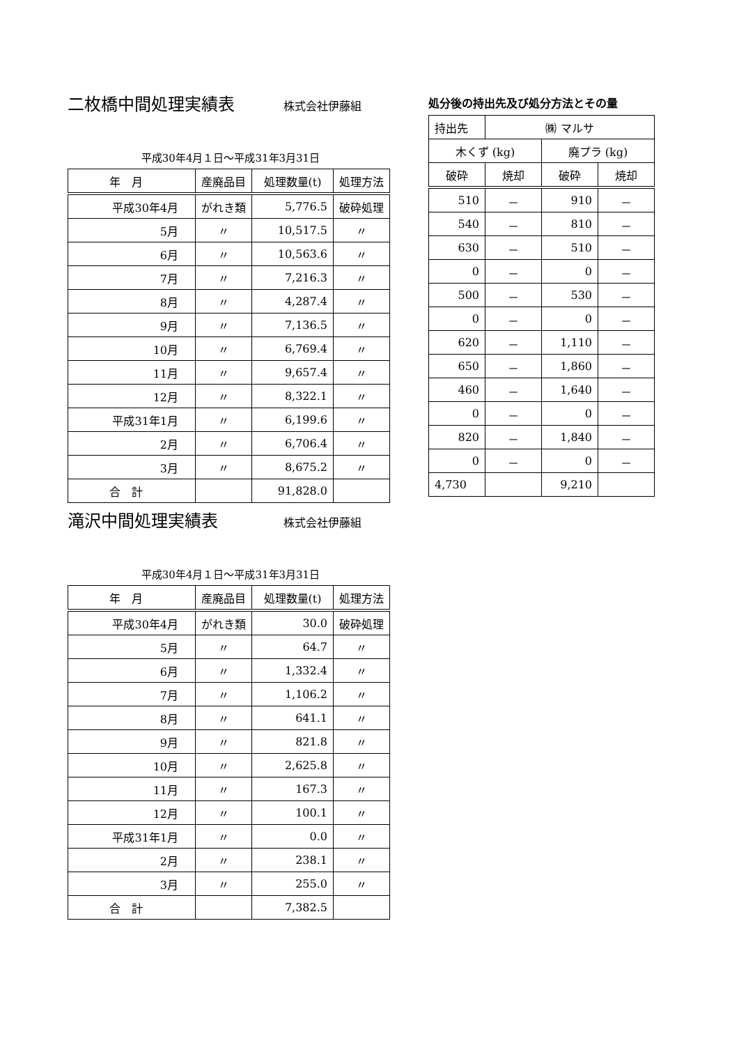二枚橋中間処理実績表
株式会社伊藤組
平成30年4月１日～平成31年3月31日
| 年 月 | 産廃品目 | 処理数量(t) | 処理方法 |
| 平成30年4月 | がれき類 | 5,776.5 | 破砕処理 |
| 5月 | 〃 | 10,517.5 | 〃 |
| 6月 | 〃 | 10,563.6 | 〃 |
| 7月 | 〃 | 7,216.3 | 〃 |
| 8月 | 〃 | 4,287.4 | 〃 |
| 9月 | 〃 | 7,136.5 | 〃 |
| 10月 | 〃 | 6,769.4 | 〃 |
| 11月 | 〃 | 9,657.4 | 〃 |
| 12月 | 〃 | 8,322.1 | 〃 |
| 平成31年1月 | 〃 | 6,199.6 | 〃 |
| 2月 | 〃 | 6,706.4 | 〃 |
| 3月 | 〃 | 8,675.2 | 〃 |
| 合 計 | | 91,828.0 | |
滝沢中間処理実績表
株式会社伊藤組
平成30年4月１日～平成31年3月31日
| 年 月 | 産廃品目 | 処理数量(t) | 処理方法 |
| 平成30年4月 | がれき類 | 30.0 | 破砕処理 |
| 5月 | 〃 | 64.7 | 〃 |
| 6月 | 〃 | 1,332.4 | 〃 |
| 7月 | 〃 | 1,106.2 | 〃 |
| 8月 | 〃 | 641.1 | 〃 |
| 9月 | 〃 | 821.8 | 〃 |
| 10月 | 〃 | 2,625.8 | 〃 |
| 11月 | 〃 | 167.3 | 〃 |
| 12月 | 〃 | 100.1 | 〃 |
| 平成31年1月 | 〃 | 0.0 | 〃 |
| 2月 | 〃 | 238.1 | 〃 |
| 3月 | 〃 | 255.0 | 〃 |
| 合 計 | | 7,382.5 | |
処分後の持出先及び処分方法とその量
| 持出先 | ㈱ マルサ | | |
| 木くず (kg) | | 廃プラ (kg) | |
| 破砕 | 焼却 | 破砕 | 焼却 |
| 510 | － | 910 | － |
| 540 | － | 810 | － |
| 630 | － | 510 | － |
| 0 | － | 0 | － |
| 500 | － | 530 | － |
| 0 | － | 0 | － |
| 620 | － | 1,110 | － |
| 650 | － | 1,860 | － |
| 460 | － | 1,640 | － |
| 0 | － | 0 | － |
| 820 | － | 1,840 | － |
| 0 | － | 0 | － |
| 4,730 | | 9,210 | |